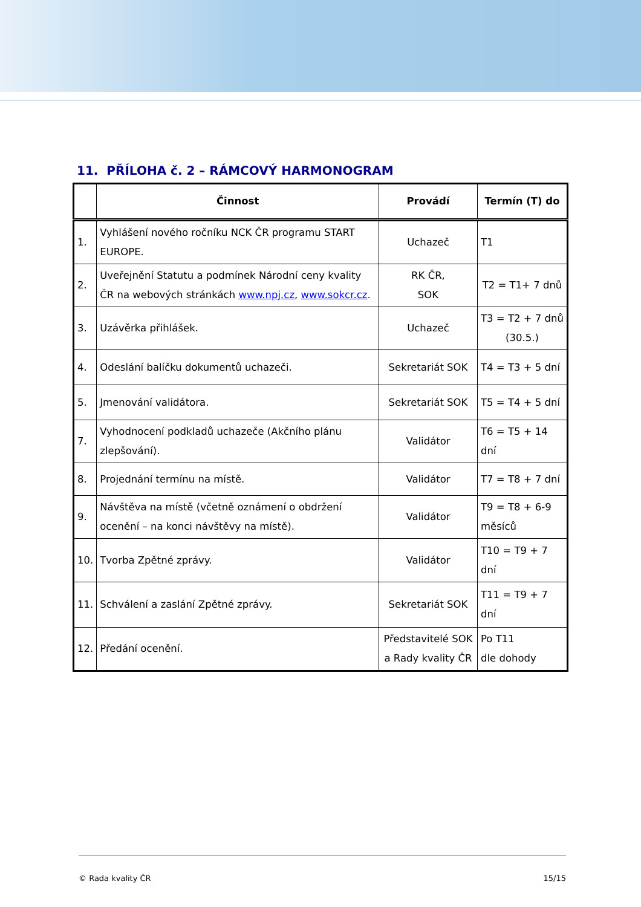11. PŘÍLOHA č. 2 – RÁMCOVÝ HARMONOGRAM
| | Činnost | Provádí | Termín (T) do |
| --- | --- | --- | --- |
| 1. | Vyhlášení nového ročníku NCK ČR programu START EUROPE. | Uchazeč | T1 |
| 2. | Uveřejnění Statutu a podmínek Národní ceny kvality ČR na webových stránkách www.npj.cz , www.sokcr.cz . | RK ČR, SOK | T2 = T1+ 7 dnů |
| 3. | Uzávěrka přihlášek. | Uchazeč | T3 = T2 + 7 dnů (30.5.) |
| 4. | Odeslání balíčku dokumentů uchazeči. | Sekretariát SOK | T4 = T3 + 5 dní |
| 5. | Jmenování validátora. | Sekretariát SOK | T5 = T4 + 5 dní |
| 7. | Vyhodnocení podkladů uchazeče (Akčního plánu zlepšování). | Validátor | T6 = T5 + 14 dní |
| 8. | Projednání termínu na místě. | Validátor | T7 = T8 + 7 dní |
| 9. | Návštěva na místě (včetně oznámení o obdržení ocenění – na konci návštěvy na místě). | Validátor | T9 = T8 + 6-9 měsíců |
| 10. | Tvorba Zpětné zprávy. | Validátor | T10 = T9 + 7 dní |
| 11. | Schválení a zaslání Zpětné zprávy. | Sekretariát SOK | T11 = T9 + 7 dní |
| 12. | Předání ocenění. | Představitelé SOK a Rady kvality ČR | Po T11 dle dohody |
© Rada kvality ČR 15/15